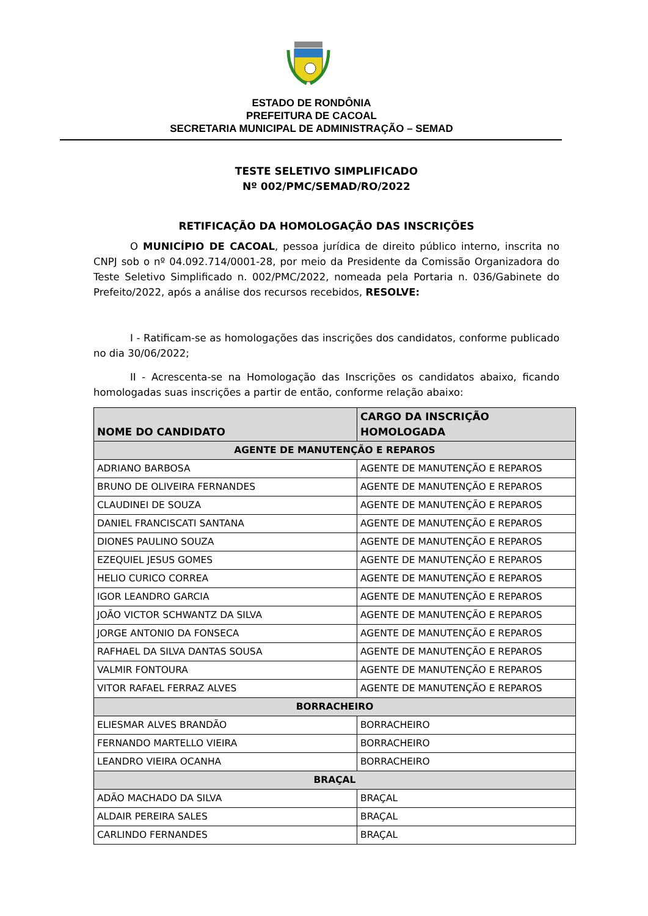ESTADO DE RONDÔNIA
PREFEITURA DE CACOAL
SECRETARIA MUNICIPAL DE ADMINISTRAÇÃO – SEMAD
TESTE SELETIVO SIMPLIFICADO
Nº 002/PMC/SEMAD/RO/2022
RETIFICAÇÃO DA HOMOLOGAÇÃO DAS INSCRIÇÕES
O MUNICÍPIO DE CACOAL, pessoa jurídica de direito público interno, inscrita no CNPJ sob o nº 04.092.714/0001-28, por meio da Presidente da Comissão Organizadora do Teste Seletivo Simplificado n. 002/PMC/2022, nomeada pela Portaria n. 036/Gabinete do Prefeito/2022, após a análise dos recursos recebidos, RESOLVE:
I - Ratificam-se as homologações das inscrições dos candidatos, conforme publicado no dia 30/06/2022;
II - Acrescenta-se na Homologação das Inscrições os candidatos abaixo, ficando homologadas suas inscrições a partir de então, conforme relação abaixo:
| NOME DO CANDIDATO | CARGO DA INSCRIÇÃO HOMOLOGADA |
| --- | --- |
| AGENTE DE MANUTENÇÃO E REPAROS | |
| ADRIANO BARBOSA | AGENTE DE MANUTENÇÃO E REPAROS |
| BRUNO DE OLIVEIRA FERNANDES | AGENTE DE MANUTENÇÃO E REPAROS |
| CLAUDINEI DE SOUZA | AGENTE DE MANUTENÇÃO E REPAROS |
| DANIEL FRANCISCATI SANTANA | AGENTE DE MANUTENÇÃO E REPAROS |
| DIONES PAULINO SOUZA | AGENTE DE MANUTENÇÃO E REPAROS |
| EZEQUIEL JESUS GOMES | AGENTE DE MANUTENÇÃO E REPAROS |
| HELIO CURICO CORREA | AGENTE DE MANUTENÇÃO E REPAROS |
| IGOR LEANDRO GARCIA | AGENTE DE MANUTENÇÃO E REPAROS |
| JOÃO VICTOR SCHWANTZ DA SILVA | AGENTE DE MANUTENÇÃO E REPAROS |
| JORGE ANTONIO DA FONSECA | AGENTE DE MANUTENÇÃO E REPAROS |
| RAFHAEL DA SILVA DANTAS SOUSA | AGENTE DE MANUTENÇÃO E REPAROS |
| VALMIR FONTOURA | AGENTE DE MANUTENÇÃO E REPAROS |
| VITOR RAFAEL FERRAZ ALVES | AGENTE DE MANUTENÇÃO E REPAROS |
| BORRACHEIRO | |
| ELIESMAR ALVES BRANDÃO | BORRACHEIRO |
| FERNANDO MARTELLO VIEIRA | BORRACHEIRO |
| LEANDRO VIEIRA OCANHA | BORRACHEIRO |
| BRAÇAL | |
| ADÃO MACHADO DA SILVA | BRAÇAL |
| ALDAIR PEREIRA SALES | BRAÇAL |
| CARLINDO FERNANDES | BRAÇAL |